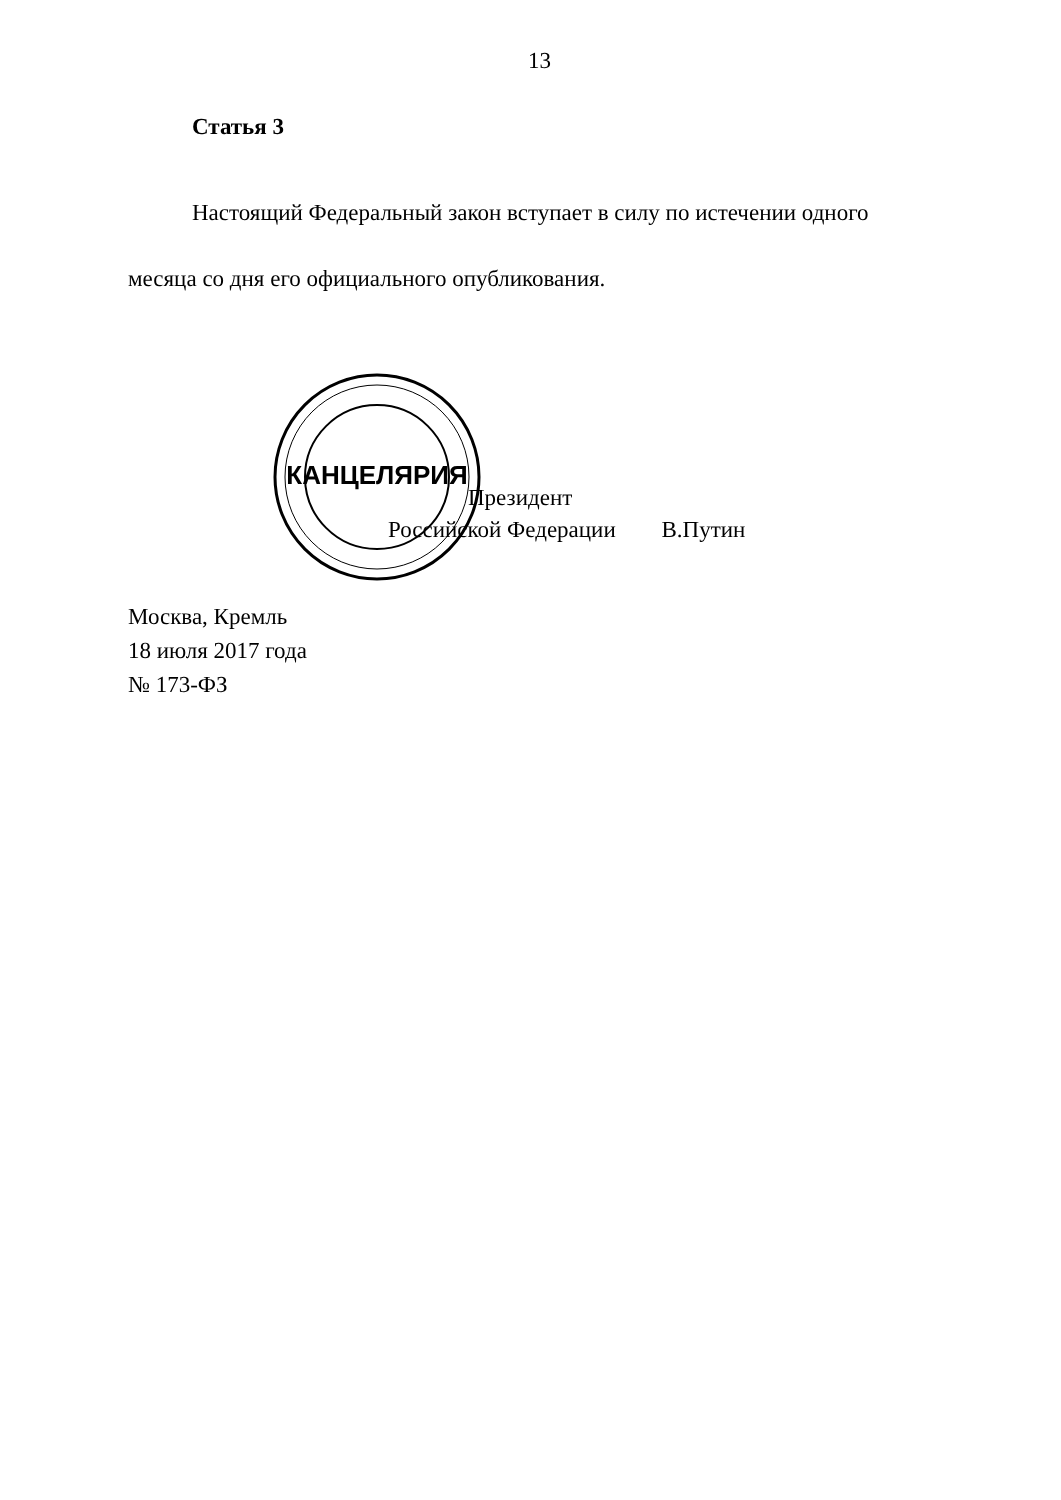13
Статья 3
Настоящий Федеральный закон вступает в силу по истечении одного месяца со дня его официального опубликования.
КАНЦЕЛЯРИЯ
Президент
Российской Федерации В.Путин
Москва, Кремль
18 июля 2017 года
№ 173-ФЗ